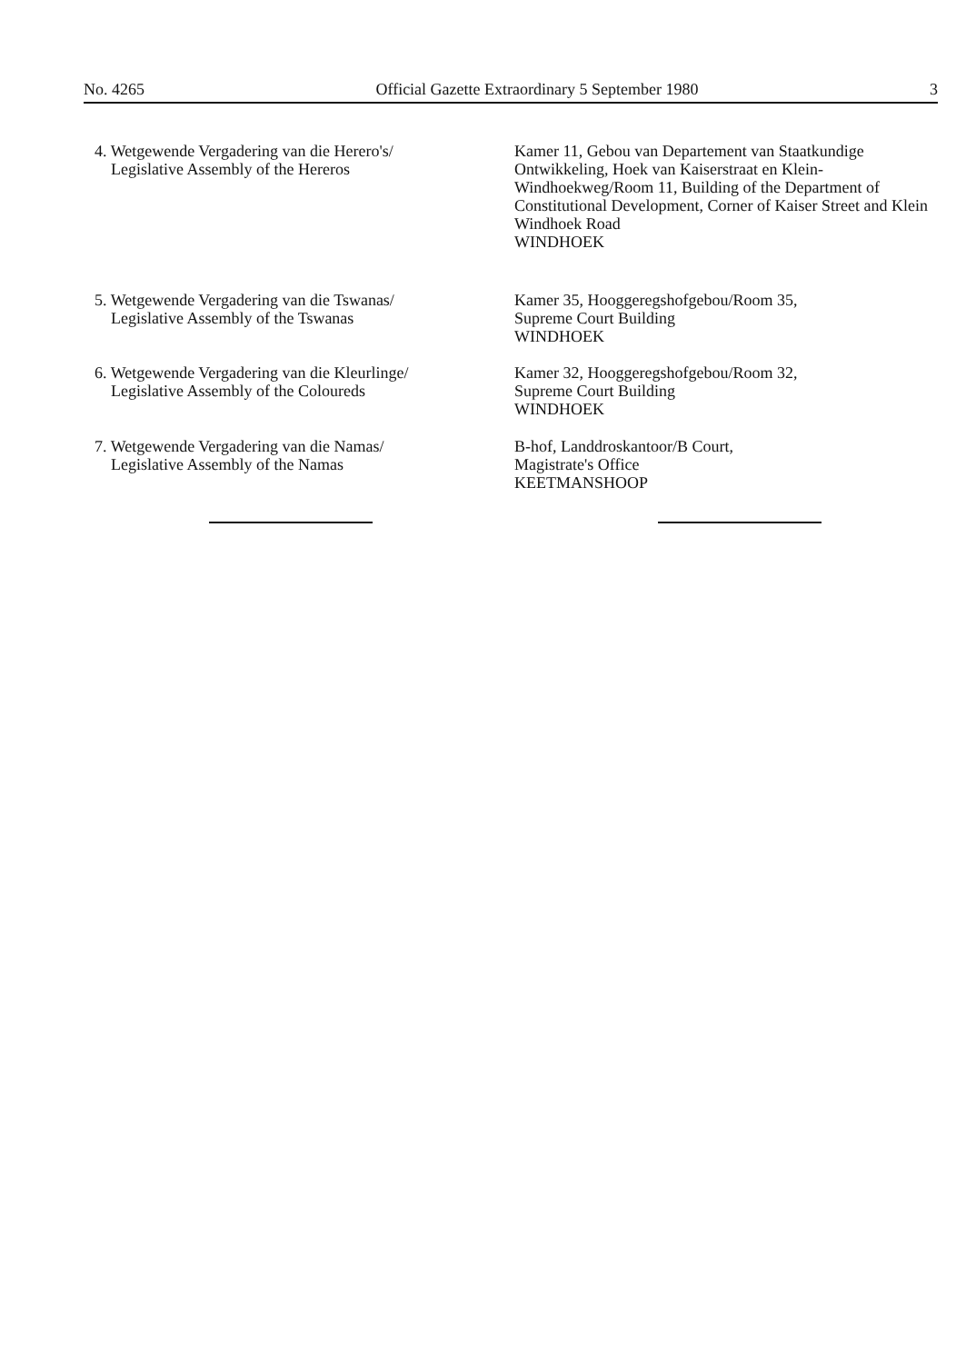No. 4265 Official Gazette Extraordinary 5 September 1980 3
4. Wetgewende Vergadering van die Herero's/
Legislative Assembly of the Hereros
Kamer 11, Gebou van Departement van Staatkundige Ontwikkeling, Hoek van Kaiserstraat en Klein-Windhoekweg/Room 11, Building of the Department of Constitutional Development, Corner of Kaiser Street and Klein Windhoek Road
WINDHOEK
5. Wetgewende Vergadering van die Tswanas/
Legislative Assembly of the Tswanas
Kamer 35, Hooggeregshofgebou/Room 35,
Supreme Court Building
WINDHOEK
6. Wetgewende Vergadering van die Kleurlinge/
Legislative Assembly of the Coloureds
Kamer 32, Hooggeregshofgebou/Room 32,
Supreme Court Building
WINDHOEK
7. Wetgewende Vergadering van die Namas/
Legislative Assembly of the Namas
B-hof, Landdroskantoor/B Court,
Magistrate's Office
KEETMANSHOOP